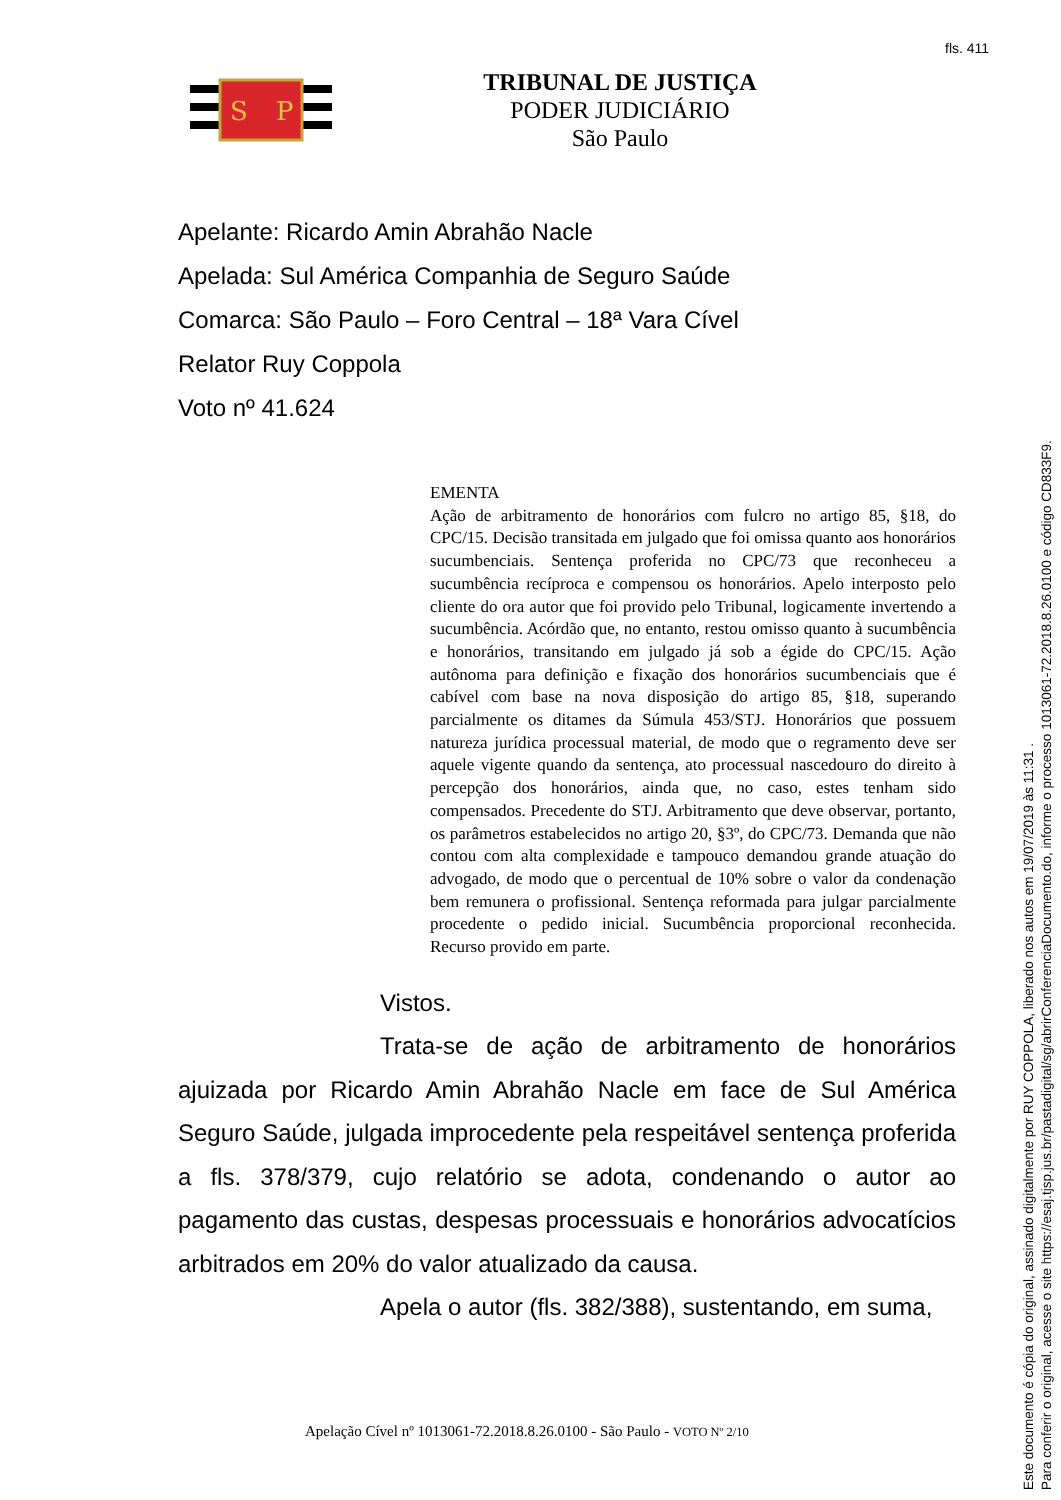fls. 411
S
P
TRIBUNAL DE JUSTIÇA
PODER JUDICIÁRIO
São Paulo
Apelante: Ricardo Amin Abrahão Nacle
Apelada: Sul América Companhia de Seguro Saúde
Comarca: São Paulo – Foro Central – 18ª Vara Cível
Relator Ruy Coppola
Voto nº 41.624
EMENTA
Ação de arbitramento de honorários com fulcro no artigo 85, §18, do CPC/15. Decisão transitada em julgado que foi omissa quanto aos honorários sucumbenciais. Sentença proferida no CPC/73 que reconheceu a sucumbência recíproca e compensou os honorários. Apelo interposto pelo cliente do ora autor que foi provido pelo Tribunal, logicamente invertendo a sucumbência. Acórdão que, no entanto, restou omisso quanto à sucumbência e honorários, transitando em julgado já sob a égide do CPC/15. Ação autônoma para definição e fixação dos honorários sucumbenciais que é cabível com base na nova disposição do artigo 85, §18, superando parcialmente os ditames da Súmula 453/STJ. Honorários que possuem natureza jurídica processual material, de modo que o regramento deve ser aquele vigente quando da sentença, ato processual nascedouro do direito à percepção dos honorários, ainda que, no caso, estes tenham sido compensados. Precedente do STJ. Arbitramento que deve observar, portanto, os parâmetros estabelecidos no artigo 20, §3º, do CPC/73. Demanda que não contou com alta complexidade e tampouco demandou grande atuação do advogado, de modo que o percentual de 10% sobre o valor da condenação bem remunera o profissional. Sentença reformada para julgar parcialmente procedente o pedido inicial. Sucumbência proporcional reconhecida. Recurso provido em parte.
Vistos.
Trata-se de ação de arbitramento de honorários ajuizada por Ricardo Amin Abrahão Nacle em face de Sul América Seguro Saúde, julgada improcedente pela respeitável sentença proferida a fls. 378/379, cujo relatório se adota, condenando o autor ao pagamento das custas, despesas processuais e honorários advocatícios arbitrados em 20% do valor atualizado da causa.
Apela o autor (fls. 382/388), sustentando, em suma,
Apelação Cível nº 1013061-72.2018.8.26.0100 - São Paulo - VOTO Nº 2/10
Este documento é cópia do original, assinado digitalmente por RUY COPPOLA, liberado nos autos em 19/07/2019 às 11:31 .
Para conferir o original, acesse o site https://esaj.tjsp.jus.br/pastadigital/sg/abrirConferenciaDocumento.do, informe o processo 1013061-72.2018.8.26.0100 e código CD833F9.